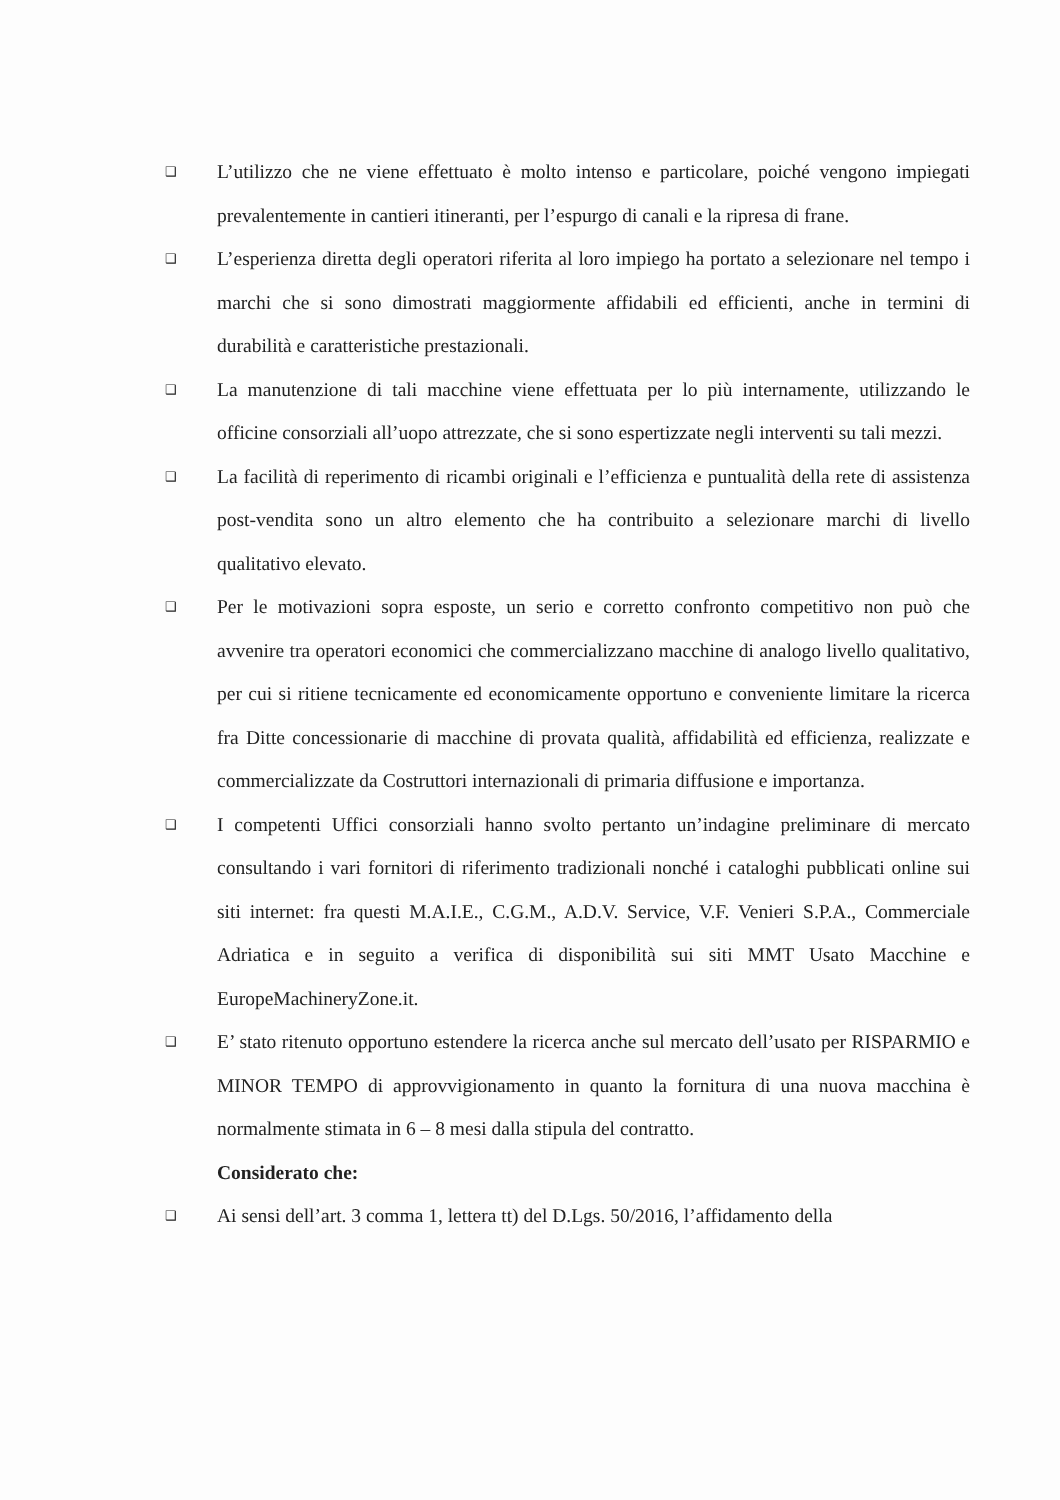❑ L’utilizzo che ne viene effettuato è molto intenso e particolare, poiché vengono impiegati prevalentemente in cantieri itineranti, per l’espurgo di canali e la ripresa di frane.
❑ L’esperienza diretta degli operatori riferita al loro impiego ha portato a selezionare nel tempo i marchi che si sono dimostrati maggiormente affidabili ed efficienti, anche in termini di durabilità e caratteristiche prestazionali.
❑ La manutenzione di tali macchine viene effettuata per lo più internamente, utilizzando le officine consorziali all’uopo attrezzate, che si sono espertizzate negli interventi su tali mezzi.
❑ La facilità di reperimento di ricambi originali e l’efficienza e puntualità della rete di assistenza post-vendita sono un altro elemento che ha contribuito a selezionare marchi di livello qualitativo elevato.
❑ Per le motivazioni sopra esposte, un serio e corretto confronto competitivo non può che avvenire tra operatori economici che commercializzano macchine di analogo livello qualitativo, per cui si ritiene tecnicamente ed economicamente opportuno e conveniente limitare la ricerca fra Ditte concessionarie di macchine di provata qualità, affidabilità ed efficienza, realizzate e commercializzate da Costruttori internazionali di primaria diffusione e importanza.
❑ I competenti Uffici consorziali hanno svolto pertanto un’indagine preliminare di mercato consultando i vari fornitori di riferimento tradizionali nonché i cataloghi pubblicati online sui siti internet: fra questi M.A.I.E., C.G.M., A.D.V. Service, V.F. Venieri S.P.A., Commerciale Adriatica e in seguito a verifica di disponibilità sui siti MMT Usato Macchine e EuropeMachineryZone.it.
❑ E’ stato ritenuto opportuno estendere la ricerca anche sul mercato dell’usato per RISPARMIO e MINOR TEMPO di approvvigionamento in quanto la fornitura di una nuova macchina è normalmente stimata in 6 – 8 mesi dalla stipula del contratto.
Considerato che:
❑ Ai sensi dell’art. 3 comma 1, lettera tt) del D.Lgs. 50/2016, l’affidamento della